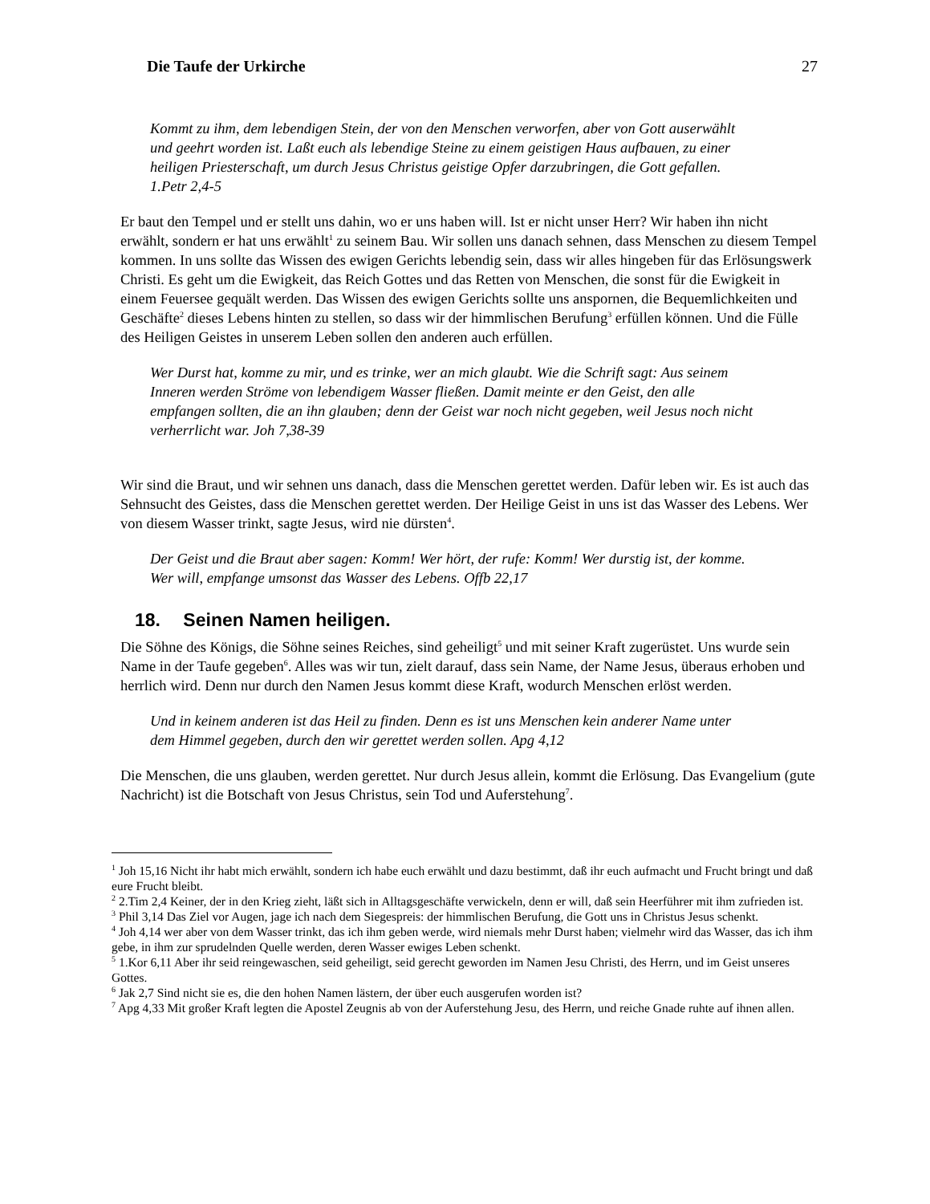Die Taufe der Urkirche 27
Kommt zu ihm, dem lebendigen Stein, der von den Menschen verworfen, aber von Gott auserwählt und geehrt worden ist. Laßt euch als lebendige Steine zu einem geistigen Haus aufbauen, zu einer heiligen Priesterschaft, um durch Jesus Christus geistige Opfer darzubringen, die Gott gefallen. 1.Petr 2,4-5
Er baut den Tempel und er stellt uns dahin, wo er uns haben will. Ist er nicht unser Herr? Wir haben ihn nicht erwählt, sondern er hat uns erwählt<sup>1</sup> zu seinem Bau. Wir sollen uns danach sehnen, dass Menschen zu diesem Tempel kommen. In uns sollte das Wissen des ewigen Gerichts lebendig sein, dass wir alles hingeben für das Erlösungswerk Christi. Es geht um die Ewigkeit, das Reich Gottes und das Retten von Menschen, die sonst für die Ewigkeit in einem Feuersee gequält werden. Das Wissen des ewigen Gerichts sollte uns anspornen, die Bequemlichkeiten und Geschäfte<sup>2</sup> dieses Lebens hinten zu stellen, so dass wir der himmlischen Berufung<sup>3</sup> erfüllen können. Und die Fülle des Heiligen Geistes in unserem Leben sollen den anderen auch erfüllen.
Wer Durst hat, komme zu mir, und es trinke, wer an mich glaubt. Wie die Schrift sagt: Aus seinem Inneren werden Ströme von lebendigem Wasser fließen. Damit meinte er den Geist, den alle empfangen sollten, die an ihn glauben; denn der Geist war noch nicht gegeben, weil Jesus noch nicht verherrlicht war. Joh 7,38-39
Wir sind die Braut, und wir sehnen uns danach, dass die Menschen gerettet werden. Dafür leben wir. Es ist auch das Sehnsucht des Geistes, dass die Menschen gerettet werden. Der Heilige Geist in uns ist das Wasser des Lebens. Wer von diesem Wasser trinkt, sagte Jesus, wird nie dürsten<sup>4</sup>.
Der Geist und die Braut aber sagen: Komm! Wer hört, der rufe: Komm! Wer durstig ist, der komme. Wer will, empfange umsonst das Wasser des Lebens. Offb 22,17
18. Seinen Namen heiligen.
Die Söhne des Königs, die Söhne seines Reiches, sind geheiligt<sup>5</sup> und mit seiner Kraft zugerüstet. Uns wurde sein Name in der Taufe gegeben<sup>6</sup>. Alles was wir tun, zielt darauf, dass sein Name, der Name Jesus, überaus erhoben und herrlich wird. Denn nur durch den Namen Jesus kommt diese Kraft, wodurch Menschen erlöst werden.
Und in keinem anderen ist das Heil zu finden. Denn es ist uns Menschen kein anderer Name unter dem Himmel gegeben, durch den wir gerettet werden sollen. Apg 4,12
Die Menschen, die uns glauben, werden gerettet. Nur durch Jesus allein, kommt die Erlösung. Das Evangelium (gute Nachricht) ist die Botschaft von Jesus Christus, sein Tod und Auferstehung<sup>7</sup>.
<sup>1</sup> Joh 15,16 Nicht ihr habt mich erwählt, sondern ich habe euch erwählt und dazu bestimmt, daß ihr euch aufmacht und Frucht bringt und daß eure Frucht bleibt.
<sup>2</sup> 2.Tim 2,4 Keiner, der in den Krieg zieht, läßt sich in Alltagsgeschäfte verwickeln, denn er will, daß sein Heerführer mit ihm zufrieden ist.
<sup>3</sup> Phil 3,14 Das Ziel vor Augen, jage ich nach dem Siegespreis: der himmlischen Berufung, die Gott uns in Christus Jesus schenkt.
<sup>4</sup> Joh 4,14 wer aber von dem Wasser trinkt, das ich ihm geben werde, wird niemals mehr Durst haben; vielmehr wird das Wasser, das ich ihm gebe, in ihm zur sprudelnden Quelle werden, deren Wasser ewiges Leben schenkt.
<sup>5</sup> 1.Kor 6,11 Aber ihr seid reingewaschen, seid geheiligt, seid gerecht geworden im Namen Jesu Christi, des Herrn, und im Geist unseres Gottes.
<sup>6</sup> Jak 2,7 Sind nicht sie es, die den hohen Namen lästern, der über euch ausgerufen worden ist?
<sup>7</sup> Apg 4,33 Mit großer Kraft legten die Apostel Zeugnis ab von der Auferstehung Jesu, des Herrn, und reiche Gnade ruhte auf ihnen allen.